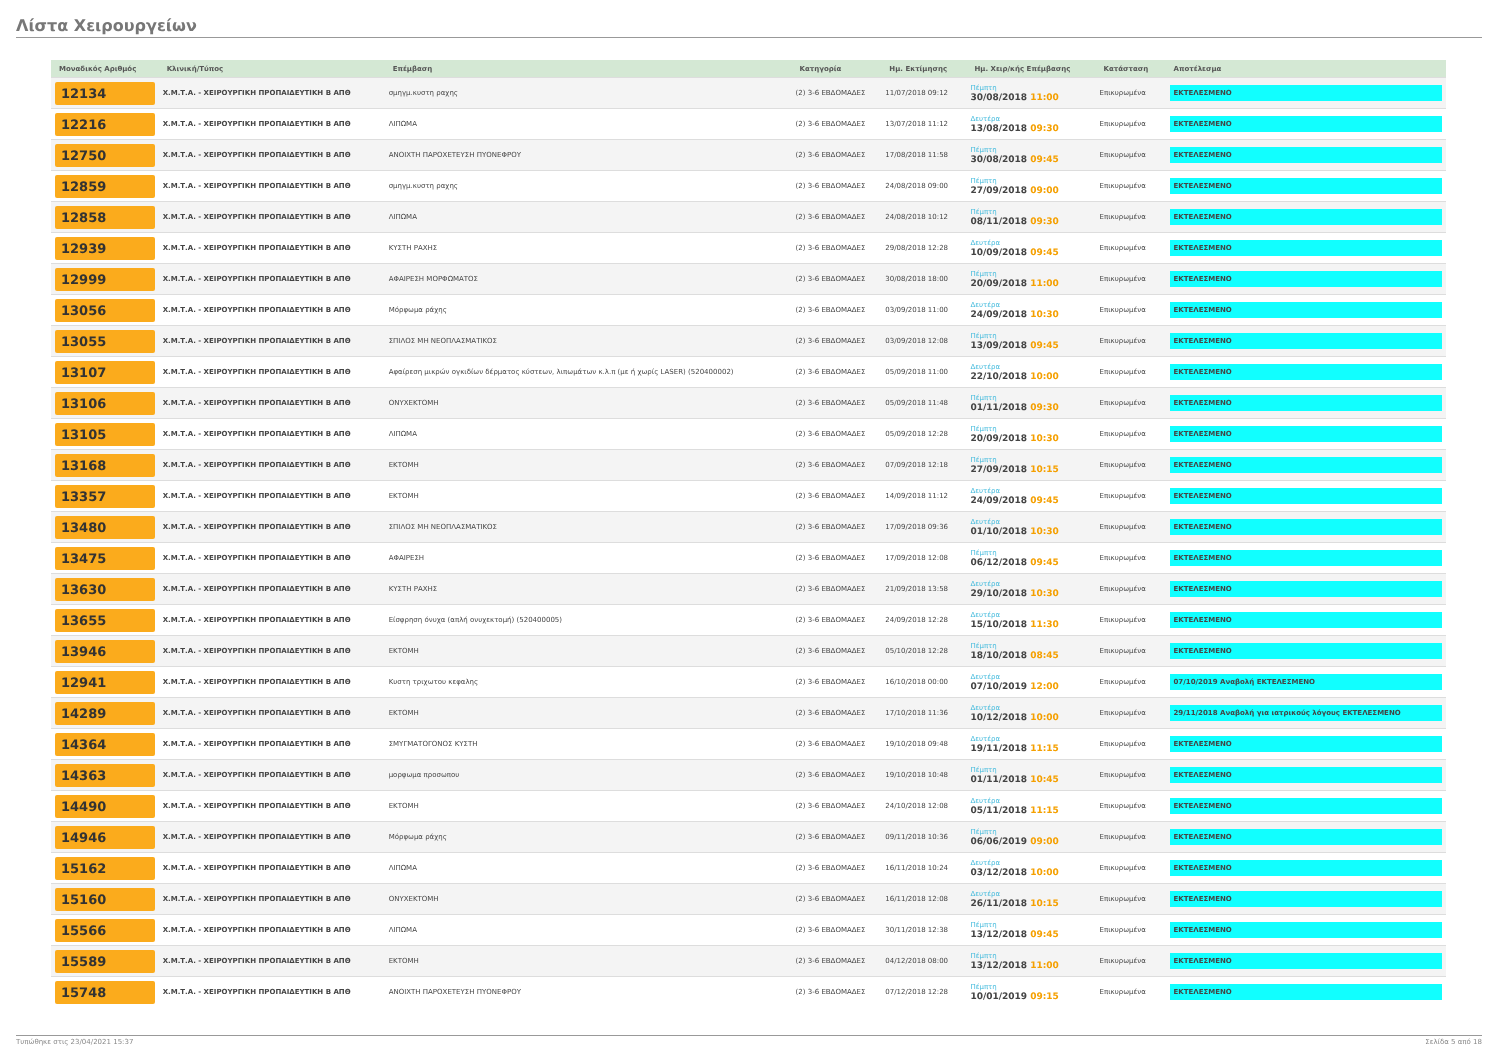Λίστα Χειρουργείων
| Μοναδικός Αριθμός | Κλινική/Τύπος | Επέμβαση | Κατηγορία | Ημ. Εκτίμησης | Ημ. Χειρ/κής Επέμβασης | Κατάσταση | Αποτέλεσμα |
| --- | --- | --- | --- | --- | --- | --- | --- |
| 12134 | Χ.Μ.Τ.Α. - ΧΕΙΡΟΥΡΓΙΚΗ ΠΡΟΠΑΙΔΕΥΤΙΚΗ Β ΑΠΘ | σμηγμ.κυστη ραχης | (2) 3-6 ΕΒΔΟΜΑΔΕΣ | 11/07/2018 09:12 | Πέμπτη 30/08/2018 11:00 | Επικυρωμένα | ΕΚΤΕΛΕΣΜΕΝΟ |
| 12216 | Χ.Μ.Τ.Α. - ΧΕΙΡΟΥΡΓΙΚΗ ΠΡΟΠΑΙΔΕΥΤΙΚΗ Β ΑΠΘ | ΛΙΠΩΜΑ | (2) 3-6 ΕΒΔΟΜΑΔΕΣ | 13/07/2018 11:12 | Δευτέρα 13/08/2018 09:30 | Επικυρωμένα | ΕΚΤΕΛΕΣΜΕΝΟ |
| 12750 | Χ.Μ.Τ.Α. - ΧΕΙΡΟΥΡΓΙΚΗ ΠΡΟΠΑΙΔΕΥΤΙΚΗ Β ΑΠΘ | ΑΝΟΙΧΤΗ ΠΑΡΟΧΕΤΕΥΣΗ ΠΥΟΝΕΦΡΟΥ | (2) 3-6 ΕΒΔΟΜΑΔΕΣ | 17/08/2018 11:58 | Πέμπτη 30/08/2018 09:45 | Επικυρωμένα | ΕΚΤΕΛΕΣΜΕΝΟ |
| 12859 | Χ.Μ.Τ.Α. - ΧΕΙΡΟΥΡΓΙΚΗ ΠΡΟΠΑΙΔΕΥΤΙΚΗ Β ΑΠΘ | σμηγμ.κυστη ραχης | (2) 3-6 ΕΒΔΟΜΑΔΕΣ | 24/08/2018 09:00 | Πέμπτη 27/09/2018 09:00 | Επικυρωμένα | ΕΚΤΕΛΕΣΜΕΝΟ |
| 12858 | Χ.Μ.Τ.Α. - ΧΕΙΡΟΥΡΓΙΚΗ ΠΡΟΠΑΙΔΕΥΤΙΚΗ Β ΑΠΘ | ΛΙΠΩΜΑ | (2) 3-6 ΕΒΔΟΜΑΔΕΣ | 24/08/2018 10:12 | Πέμπτη 08/11/2018 09:30 | Επικυρωμένα | ΕΚΤΕΛΕΣΜΕΝΟ |
| 12939 | Χ.Μ.Τ.Α. - ΧΕΙΡΟΥΡΓΙΚΗ ΠΡΟΠΑΙΔΕΥΤΙΚΗ Β ΑΠΘ | ΚΥΣΤΗ ΡΑΧΗΣ | (2) 3-6 ΕΒΔΟΜΑΔΕΣ | 29/08/2018 12:28 | Δευτέρα 10/09/2018 09:45 | Επικυρωμένα | ΕΚΤΕΛΕΣΜΕΝΟ |
| 12999 | Χ.Μ.Τ.Α. - ΧΕΙΡΟΥΡΓΙΚΗ ΠΡΟΠΑΙΔΕΥΤΙΚΗ Β ΑΠΘ | ΑΦΑΙΡΕΣΗ ΜΟΡΦΩΜΑΤΟΣ | (2) 3-6 ΕΒΔΟΜΑΔΕΣ | 30/08/2018 18:00 | Πέμπτη 20/09/2018 11:00 | Επικυρωμένα | ΕΚΤΕΛΕΣΜΕΝΟ |
| 13056 | Χ.Μ.Τ.Α. - ΧΕΙΡΟΥΡΓΙΚΗ ΠΡΟΠΑΙΔΕΥΤΙΚΗ Β ΑΠΘ | Μόρφωμα ράχης | (2) 3-6 ΕΒΔΟΜΑΔΕΣ | 03/09/2018 11:00 | Δευτέρα 24/09/2018 10:30 | Επικυρωμένα | ΕΚΤΕΛΕΣΜΕΝΟ |
| 13055 | Χ.Μ.Τ.Α. - ΧΕΙΡΟΥΡΓΙΚΗ ΠΡΟΠΑΙΔΕΥΤΙΚΗ Β ΑΠΘ | ΣΠΙΛΟΣ ΜΗ ΝΕΟΠΛΑΣΜΑΤΙΚΟΣ | (2) 3-6 ΕΒΔΟΜΑΔΕΣ | 03/09/2018 12:08 | Πέμπτη 13/09/2018 09:45 | Επικυρωμένα | ΕΚΤΕΛΕΣΜΕΝΟ |
| 13107 | Χ.Μ.Τ.Α. - ΧΕΙΡΟΥΡΓΙΚΗ ΠΡΟΠΑΙΔΕΥΤΙΚΗ Β ΑΠΘ | Αφαίρεση μικρών ογκιδίων δέρματος κύστεων, λιπωμάτων κ.λ.π (με ή χωρίς LASER) (520400002) | (2) 3-6 ΕΒΔΟΜΑΔΕΣ | 05/09/2018 11:00 | Δευτέρα 22/10/2018 10:00 | Επικυρωμένα | ΕΚΤΕΛΕΣΜΕΝΟ |
| 13106 | Χ.Μ.Τ.Α. - ΧΕΙΡΟΥΡΓΙΚΗ ΠΡΟΠΑΙΔΕΥΤΙΚΗ Β ΑΠΘ | ΟΝΥΧΕΚΤΟΜΗ | (2) 3-6 ΕΒΔΟΜΑΔΕΣ | 05/09/2018 11:48 | Πέμπτη 01/11/2018 09:30 | Επικυρωμένα | ΕΚΤΕΛΕΣΜΕΝΟ |
| 13105 | Χ.Μ.Τ.Α. - ΧΕΙΡΟΥΡΓΙΚΗ ΠΡΟΠΑΙΔΕΥΤΙΚΗ Β ΑΠΘ | ΛΙΠΩΜΑ | (2) 3-6 ΕΒΔΟΜΑΔΕΣ | 05/09/2018 12:28 | Πέμπτη 20/09/2018 10:30 | Επικυρωμένα | ΕΚΤΕΛΕΣΜΕΝΟ |
| 13168 | Χ.Μ.Τ.Α. - ΧΕΙΡΟΥΡΓΙΚΗ ΠΡΟΠΑΙΔΕΥΤΙΚΗ Β ΑΠΘ | ΕΚΤΟΜΗ | (2) 3-6 ΕΒΔΟΜΑΔΕΣ | 07/09/2018 12:18 | Πέμπτη 27/09/2018 10:15 | Επικυρωμένα | ΕΚΤΕΛΕΣΜΕΝΟ |
| 13357 | Χ.Μ.Τ.Α. - ΧΕΙΡΟΥΡΓΙΚΗ ΠΡΟΠΑΙΔΕΥΤΙΚΗ Β ΑΠΘ | ΕΚΤΟΜΗ | (2) 3-6 ΕΒΔΟΜΑΔΕΣ | 14/09/2018 11:12 | Δευτέρα 24/09/2018 09:45 | Επικυρωμένα | ΕΚΤΕΛΕΣΜΕΝΟ |
| 13480 | Χ.Μ.Τ.Α. - ΧΕΙΡΟΥΡΓΙΚΗ ΠΡΟΠΑΙΔΕΥΤΙΚΗ Β ΑΠΘ | ΣΠΙΛΟΣ ΜΗ ΝΕΟΠΛΑΣΜΑΤΙΚΟΣ | (2) 3-6 ΕΒΔΟΜΑΔΕΣ | 17/09/2018 09:36 | Δευτέρα 01/10/2018 10:30 | Επικυρωμένα | ΕΚΤΕΛΕΣΜΕΝΟ |
| 13475 | Χ.Μ.Τ.Α. - ΧΕΙΡΟΥΡΓΙΚΗ ΠΡΟΠΑΙΔΕΥΤΙΚΗ Β ΑΠΘ | ΑΦΑΙΡΕΣΗ | (2) 3-6 ΕΒΔΟΜΑΔΕΣ | 17/09/2018 12:08 | Πέμπτη 06/12/2018 09:45 | Επικυρωμένα | ΕΚΤΕΛΕΣΜΕΝΟ |
| 13630 | Χ.Μ.Τ.Α. - ΧΕΙΡΟΥΡΓΙΚΗ ΠΡΟΠΑΙΔΕΥΤΙΚΗ Β ΑΠΘ | ΚΥΣΤΗ ΡΑΧΗΣ | (2) 3-6 ΕΒΔΟΜΑΔΕΣ | 21/09/2018 13:58 | Δευτέρα 29/10/2018 10:30 | Επικυρωμένα | ΕΚΤΕΛΕΣΜΕΝΟ |
| 13655 | Χ.Μ.Τ.Α. - ΧΕΙΡΟΥΡΓΙΚΗ ΠΡΟΠΑΙΔΕΥΤΙΚΗ Β ΑΠΘ | Είσφρηση όνυχα (απλή ονυχεκτομή) (520400005) | (2) 3-6 ΕΒΔΟΜΑΔΕΣ | 24/09/2018 12:28 | Δευτέρα 15/10/2018 11:30 | Επικυρωμένα | ΕΚΤΕΛΕΣΜΕΝΟ |
| 13946 | Χ.Μ.Τ.Α. - ΧΕΙΡΟΥΡΓΙΚΗ ΠΡΟΠΑΙΔΕΥΤΙΚΗ Β ΑΠΘ | ΕΚΤΟΜΗ | (2) 3-6 ΕΒΔΟΜΑΔΕΣ | 05/10/2018 12:28 | Πέμπτη 18/10/2018 08:45 | Επικυρωμένα | ΕΚΤΕΛΕΣΜΕΝΟ |
| 12941 | Χ.Μ.Τ.Α. - ΧΕΙΡΟΥΡΓΙΚΗ ΠΡΟΠΑΙΔΕΥΤΙΚΗ Β ΑΠΘ | Κυστη τριχωτου κεφαλης | (2) 3-6 ΕΒΔΟΜΑΔΕΣ | 16/10/2018 00:00 | Δευτέρα 07/10/2019 12:00 | Επικυρωμένα | 07/10/2019 Αναβολή ΕΚΤΕΛΕΣΜΕΝΟ |
| 14289 | Χ.Μ.Τ.Α. - ΧΕΙΡΟΥΡΓΙΚΗ ΠΡΟΠΑΙΔΕΥΤΙΚΗ Β ΑΠΘ | ΕΚΤΟΜΗ | (2) 3-6 ΕΒΔΟΜΑΔΕΣ | 17/10/2018 11:36 | Δευτέρα 10/12/2018 10:00 | Επικυρωμένα | 29/11/2018 Αναβολή για ιατρικούς λόγους ΕΚΤΕΛΕΣΜΕΝΟ |
| 14364 | Χ.Μ.Τ.Α. - ΧΕΙΡΟΥΡΓΙΚΗ ΠΡΟΠΑΙΔΕΥΤΙΚΗ Β ΑΠΘ | ΣΜΥΓΜΑΤΟΓΟΝΟΣ ΚΥΣΤΗ | (2) 3-6 ΕΒΔΟΜΑΔΕΣ | 19/10/2018 09:48 | Δευτέρα 19/11/2018 11:15 | Επικυρωμένα | ΕΚΤΕΛΕΣΜΕΝΟ |
| 14363 | Χ.Μ.Τ.Α. - ΧΕΙΡΟΥΡΓΙΚΗ ΠΡΟΠΑΙΔΕΥΤΙΚΗ Β ΑΠΘ | μορφωμα προσωπου | (2) 3-6 ΕΒΔΟΜΑΔΕΣ | 19/10/2018 10:48 | Πέμπτη 01/11/2018 10:45 | Επικυρωμένα | ΕΚΤΕΛΕΣΜΕΝΟ |
| 14490 | Χ.Μ.Τ.Α. - ΧΕΙΡΟΥΡΓΙΚΗ ΠΡΟΠΑΙΔΕΥΤΙΚΗ Β ΑΠΘ | ΕΚΤΟΜΗ | (2) 3-6 ΕΒΔΟΜΑΔΕΣ | 24/10/2018 12:08 | Δευτέρα 05/11/2018 11:15 | Επικυρωμένα | ΕΚΤΕΛΕΣΜΕΝΟ |
| 14946 | Χ.Μ.Τ.Α. - ΧΕΙΡΟΥΡΓΙΚΗ ΠΡΟΠΑΙΔΕΥΤΙΚΗ Β ΑΠΘ | Μόρφωμα ράχης | (2) 3-6 ΕΒΔΟΜΑΔΕΣ | 09/11/2018 10:36 | Πέμπτη 06/06/2019 09:00 | Επικυρωμένα | ΕΚΤΕΛΕΣΜΕΝΟ |
| 15162 | Χ.Μ.Τ.Α. - ΧΕΙΡΟΥΡΓΙΚΗ ΠΡΟΠΑΙΔΕΥΤΙΚΗ Β ΑΠΘ | ΛΙΠΩΜΑ | (2) 3-6 ΕΒΔΟΜΑΔΕΣ | 16/11/2018 10:24 | Δευτέρα 03/12/2018 10:00 | Επικυρωμένα | ΕΚΤΕΛΕΣΜΕΝΟ |
| 15160 | Χ.Μ.Τ.Α. - ΧΕΙΡΟΥΡΓΙΚΗ ΠΡΟΠΑΙΔΕΥΤΙΚΗ Β ΑΠΘ | ΟΝΥΧΕΚΤΟΜΗ | (2) 3-6 ΕΒΔΟΜΑΔΕΣ | 16/11/2018 12:08 | Δευτέρα 26/11/2018 10:15 | Επικυρωμένα | ΕΚΤΕΛΕΣΜΕΝΟ |
| 15566 | Χ.Μ.Τ.Α. - ΧΕΙΡΟΥΡΓΙΚΗ ΠΡΟΠΑΙΔΕΥΤΙΚΗ Β ΑΠΘ | ΛΙΠΩΜΑ | (2) 3-6 ΕΒΔΟΜΑΔΕΣ | 30/11/2018 12:38 | Πέμπτη 13/12/2018 09:45 | Επικυρωμένα | ΕΚΤΕΛΕΣΜΕΝΟ |
| 15589 | Χ.Μ.Τ.Α. - ΧΕΙΡΟΥΡΓΙΚΗ ΠΡΟΠΑΙΔΕΥΤΙΚΗ Β ΑΠΘ | ΕΚΤΟΜΗ | (2) 3-6 ΕΒΔΟΜΑΔΕΣ | 04/12/2018 08:00 | Πέμπτη 13/12/2018 11:00 | Επικυρωμένα | ΕΚΤΕΛΕΣΜΕΝΟ |
| 15748 | Χ.Μ.Τ.Α. - ΧΕΙΡΟΥΡΓΙΚΗ ΠΡΟΠΑΙΔΕΥΤΙΚΗ Β ΑΠΘ | ΑΝΟΙΧΤΗ ΠΑΡΟΧΕΤΕΥΣΗ ΠΥΟΝΕΦΡΟΥ | (2) 3-6 ΕΒΔΟΜΑΔΕΣ | 07/12/2018 12:28 | Πέμπτη 10/01/2019 09:15 | Επικυρωμένα | ΕΚΤΕΛΕΣΜΕΝΟ |
Τυπώθηκε στις 23/04/2021 15:37 Σελίδα 5 από 18